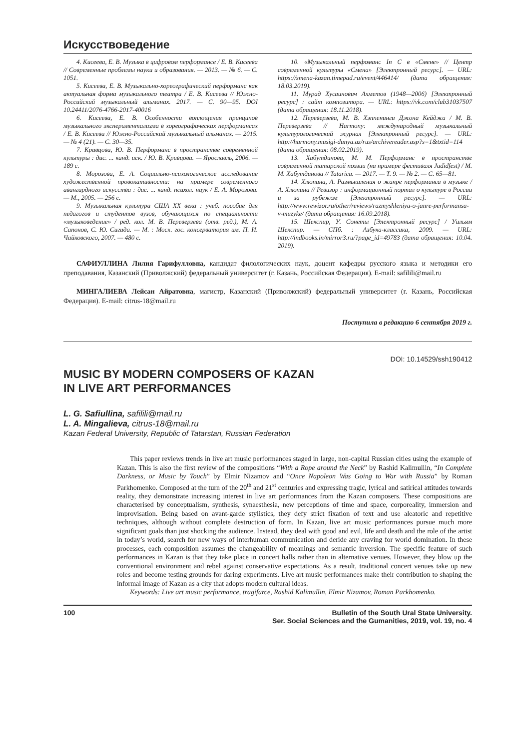Искусствоведение
4. Кисеева, Е. В. Музыка в цифровом перформансе / Е. В. Кисеева // Современные проблемы науки и образования. — 2013. — № 6. — С. 1051.
5. Кисеева, Е. В. Музыкально-хореографический перформанс как актуальная форма музыкального театра / Е. В. Кисеева // Южно-Российский музыкальный альманах. 2017. — С. 90—95. DOI 10.24411/2076-4766-2017-40016
6. Кисеева, Е. В. Особенности воплощения принципов музыкального экспериментализма в хореографических перформансах / Е. В. Кисеева // Южно-Российский музыкальный альманах. — 2015. — № 4 (21). — С. 30—35.
7. Кривцова, Ю. В. Перформанс в пространстве современной культуры : дис. ... канд. иск. / Ю. В. Кривцова. — Ярославль, 2006. — 189 с.
8. Морозова, Е. А. Социально-психологическое исследование художественной провокативности: на примере современного авангардного искусства : дис. ... канд. психол. наук / Е. А. Морозова. — М., 2005. — 256 с.
9. Музыкальная культура США XX века : учеб. пособие для педагогов и студентов вузов, обучающихся по специальности «музыковедение» / ред. кол. М. В. Переверзева (отв. ред.), М. А. Сапонов, С. Ю. Сигида. — М. : Моск. гос. консерватория им. П. И. Чайковского, 2007. — 480 с.
10. «Музыкальный перфоманс In C в «Смене» // Центр современной культуры «Смена» [Электронный ресурс]. — URL: https://smena-kazan.timepad.ru/event/446414/ (дата обращения: 18.03.2019).
11. Мурад Хусаинович Ахметов (1948—2006) [Электронный ресурс] : сайт композитора. — URL: https://vk.com/club31037507 (дата обращения: 18.11.2018).
12. Переверзева, М. В. Хэппенинги Джона Кейджа / М. В. Переверзева // Harmony: международный музыкальный культурологический журнал [Электронный ресурс]. — URL: http://harmony.musigi-dunya.az/rus/archivereader.asp?s=1&txtid=114 (дата обращения: 08.02.2019).
13. Хабутдинова, М. М. Перформанс в пространстве современной татарской поэзии (на примере фестиваля Jadidfest) / М. М. Хабутдинова // Tatarica. — 2017. — Т. 9. — № 2. — С. 65—81.
14. Хлюпина, А. Размышления о жанре перформанса в музыке / А. Хлюпина // Ревизор : информационный портал о культуре в России и за рубежом [Электронный ресурс]. — URL: http://www.rewizor.ru/other/reviews/razmyshleniya-o-janre-performansa-v-muzyke/ (дата обращения: 16.09.2018).
15. Шекспир, У. Сонеты [Электронный ресурс] / Уильям Шекспир. — СПб. : Азбука-классика, 2009. — URL: http://indbooks.in/mirror3.ru/?page_id=49783 (дата обращения: 10.04. 2019).
САФИУЛЛИНА Лилия Гарифулловна, кандидат филологических наук, доцент кафедры русского языка и методики его преподавания, Казанский (Приволжский) федеральный университет (г. Казань, Российская Федерация). E-mail: safilili@mail.ru
МИНГАЛИЕВА Лейсан Айратовна, магистр, Казанский (Приволжский) федеральный университет (г. Казань, Российская Федерация). E-mail: citrus-18@mail.ru
Поступила в редакцию 6 сентября 2019 г.
DOI: 10.14529/ssh190412
MUSIC BY MODERN COMPOSERS OF KAZAN
IN LIVE ART PERFORMANCES
L. G. Safiullina, safilili@mail.ru
L. A. Mingalieva, citrus-18@mail.ru
Kazan Federal University, Republic of Tatarstan, Russian Federation
This paper reviews trends in live art music performances staged in large, non-capital Russian cities using the example of Kazan. This is also the first review of the compositions “With a Rope around the Neck” by Rashid Kalimullin, “In Complete Darkness, or Music by Touch” by Elmir Nizamov and “Once Napoleon Was Going to War with Russia” by Roman Parkhomenko. Composed at the turn of the 20<sup>th</sup> and 21<sup>st</sup> centuries and expressing tragic, lyrical and satirical attitudes towards reality, they demonstrate increasing interest in live art performances from the Kazan composers. These compositions are characterised by conceptualism, synthesis, synaesthesia, new perceptions of time and space, corporeality, immersion and improvisation. Being based on avant-garde stylistics, they defy strict fixation of text and use aleatoric and repetitive techniques, although without complete destruction of form. In Kazan, live art music performances pursue much more significant goals than just shocking the audience. Instead, they deal with good and evil, life and death and the role of the artist in today’s world, search for new ways of interhuman communication and deride any craving for world domination. In these processes, each composition assumes the changeability of meanings and semantic inversion. The specific feature of such performances in Kazan is that they take place in concert halls rather than in alternative venues. However, they blow up the conventional environment and rebel against conservative expectations. As a result, traditional concert venues take up new roles and become testing grounds for daring experiments. Live art music performances make their contribution to shaping the informal image of Kazan as a city that adopts modern cultural ideas.
Keywords: Live art music performance, tragifarce, Rashid Kalimullin, Elmir Nizamov, Roman Parkhomenko.
100 Bulletin of the South Ural State University.
Ser. Social Sciences and the Gumanities, 2019, vol. 19, no. 4